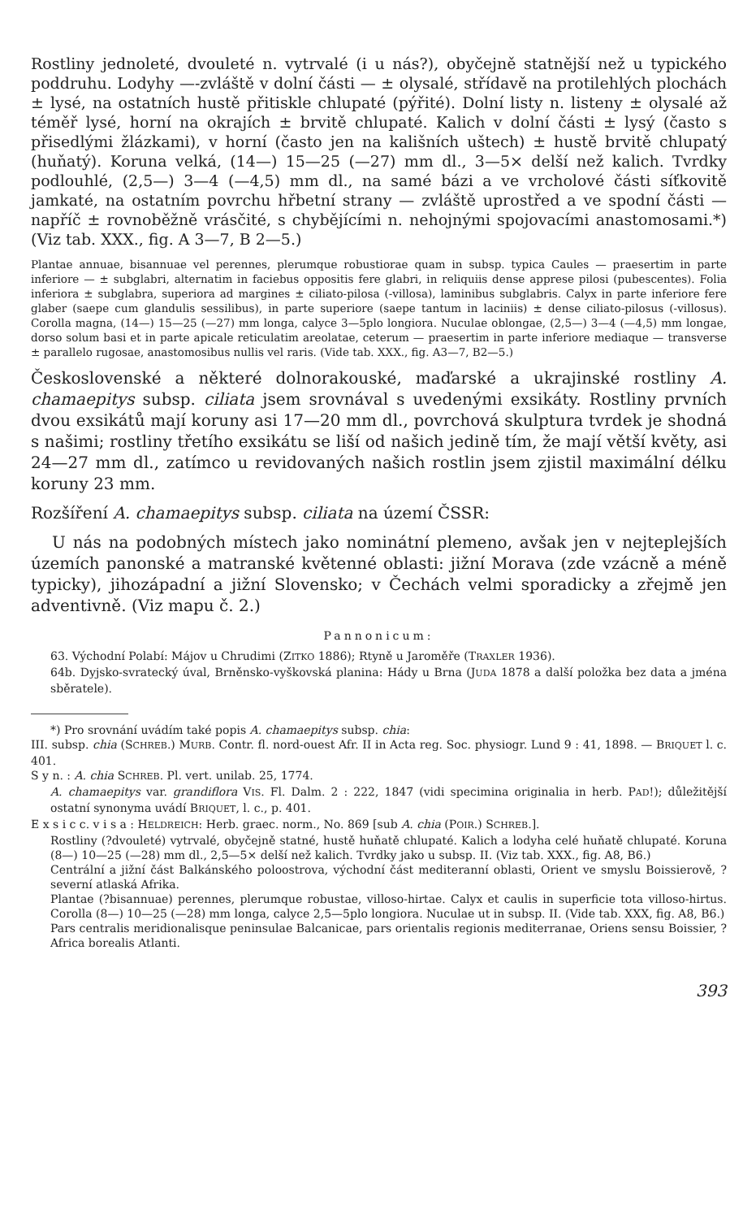Rostliny jednoleté, dvouleté n. vytrvalé (i u nás?), obyčejně statnější než u typického poddruhu. Lodyhy —-zvláště v dolní části — ± olysalé, střídavě na protilehlých plochách ± lysé, na ostatních hustě přitiskle chlupaté (pýřité). Dolní listy n. listeny ± olysalé až téměř lysé, horní na okrajích ± brvitě chlupaté. Kalich v dolní části ± lysý (často s přisedlými žlázkami), v horní (často jen na kališních uštech) ± hustě brvitě chlupatý (huňatý). Koruna velká, (14—) 15—25 (—27) mm dl., 3—5× delší než kalich. Tvrdky podlouhlé, (2,5—) 3—4 (—4,5) mm dl., na samé bázi a ve vrcholové části síťkovitě jamkaté, na ostatním povrchu hřbetní strany — zvláště uprostřed a ve spodní části — napříč ± rovnoběžně vrásčité, s chybějícími n. nehojnými spojovacími anastomosami.*) (Viz tab. XXX., fig. A 3—7, B 2—5.)
Plantae annuae, bisannuae vel perennes, plerumque robustiorae quam in subsp. typica Caules — praesertim in parte inferiore — ± subglabri, alternatim in faciebus oppositis fere glabri, in reliquiis dense apprese pilosi (pubescentes). Folia inferiora ± subglabra, superiora ad margines ± ciliato-pilosa (-villosa), laminibus subglabris. Calyx in parte inferiore fere glaber (saepe cum glandulis sessilibus), in parte superiore (saepe tantum in laciniis) ± dense ciliato-pilosus (-villosus). Corolla magna, (14—) 15—25 (—27) mm longa, calyce 3—5plo longiora. Nuculae oblongae, (2,5—) 3—4 (—4,5) mm longae, dorso solum basi et in parte apicale reticulatim areolatae, ceterum — praesertim in parte inferiore mediaque — transverse ± parallelo rugosae, anastomosibus nullis vel raris. (Vide tab. XXX., fig. A3—7, B2—5.)
Československé a některé dolnorakouské, maďarské a ukrajinské rostliny A. chamaepitys subsp. ciliata jsem srovnával s uvedenými exsikáty. Rostliny prvních dvou exsikátů mají koruny asi 17—20 mm dl., povrchová skulptura tvrdek je shodná s našimi; rostliny třetího exsikátu se liší od našich jedině tím, že mají větší květy, asi 24—27 mm dl., zatímco u revidovaných našich rostlin jsem zjistil maximální délku koruny 23 mm.
Rozšíření A. chamaepitys subsp. ciliata na území ČSSR:
U nás na podobných místech jako nominátní plemeno, avšak jen v nejteplejších územích panonské a matranské květenné oblasti: jižní Morava (zde vzácně a méně typicky), jihozápadní a jižní Slovensko; v Čechách velmi sporadicky a zřejmě jen adventivně. (Viz mapu č. 2.)
Pannonicum:
63. Východní Polabí: Májov u Chrudimi (ZITKO 1886); Rtyně u Jaroměře (TRAXLER 1936).
64b. Dyjsko-svratecký úval, Brněnsko-vyškovská planina: Hády u Brna (JUDA 1878 a další položka bez data a jména sběratele).
*) Pro srovnání uvádím také popis A. chamaepitys subsp. chia:
III. subsp. chia (SCHREB.) MURB. Contr. fl. nord-ouest Afr. II in Acta reg. Soc. physiogr. Lund 9 : 41, 1898. — BRIQUET l. c. 401.
S y n. : A. chia SCHREB. Pl. vert. unilab. 25, 1774.
A. chamaepitys var. grandiflora VIS. Fl. Dalm. 2 : 222, 1847 (vidi specimina originalia in herb. PAD!); důležitější ostatní synonyma uvádí BRIQUET, l. c., p. 401.
E x s i c c. v i s a : HELDREICH: Herb. graec. norm., No. 869 [sub A. chia (POIR.) SCHREB.].
Rostliny (?dvouleté) vytrvalé, obyčejně statné, hustě huňatě chlupaté. Kalich a lodyha celé huňatě chlupaté. Koruna (8—) 10—25 (—28) mm dl., 2,5—5× delší než kalich. Tvrdky jako u subsp. II. (Viz tab. XXX., fig. A8, B6.)
Centrální a jižní část Balkánského poloostrova, východní část mediteranní oblasti, Orient ve smyslu Boissierově, ?severní atlaská Afrika.
Plantae (?bisannuae) perennes, plerumque robustae, villoso-hirtae. Calyx et caulis in superficie tota villoso-hirtus. Corolla (8—) 10—25 (—28) mm longa, calyce 2,5—5plo longiora. Nuculae ut in subsp. II. (Vide tab. XXX, fig. A8, B6.)
Pars centralis meridionalisque peninsulae Balcanicae, pars orientalis regionis mediterranae, Oriens sensu Boissier, ?Africa borealis Atlanti.
393